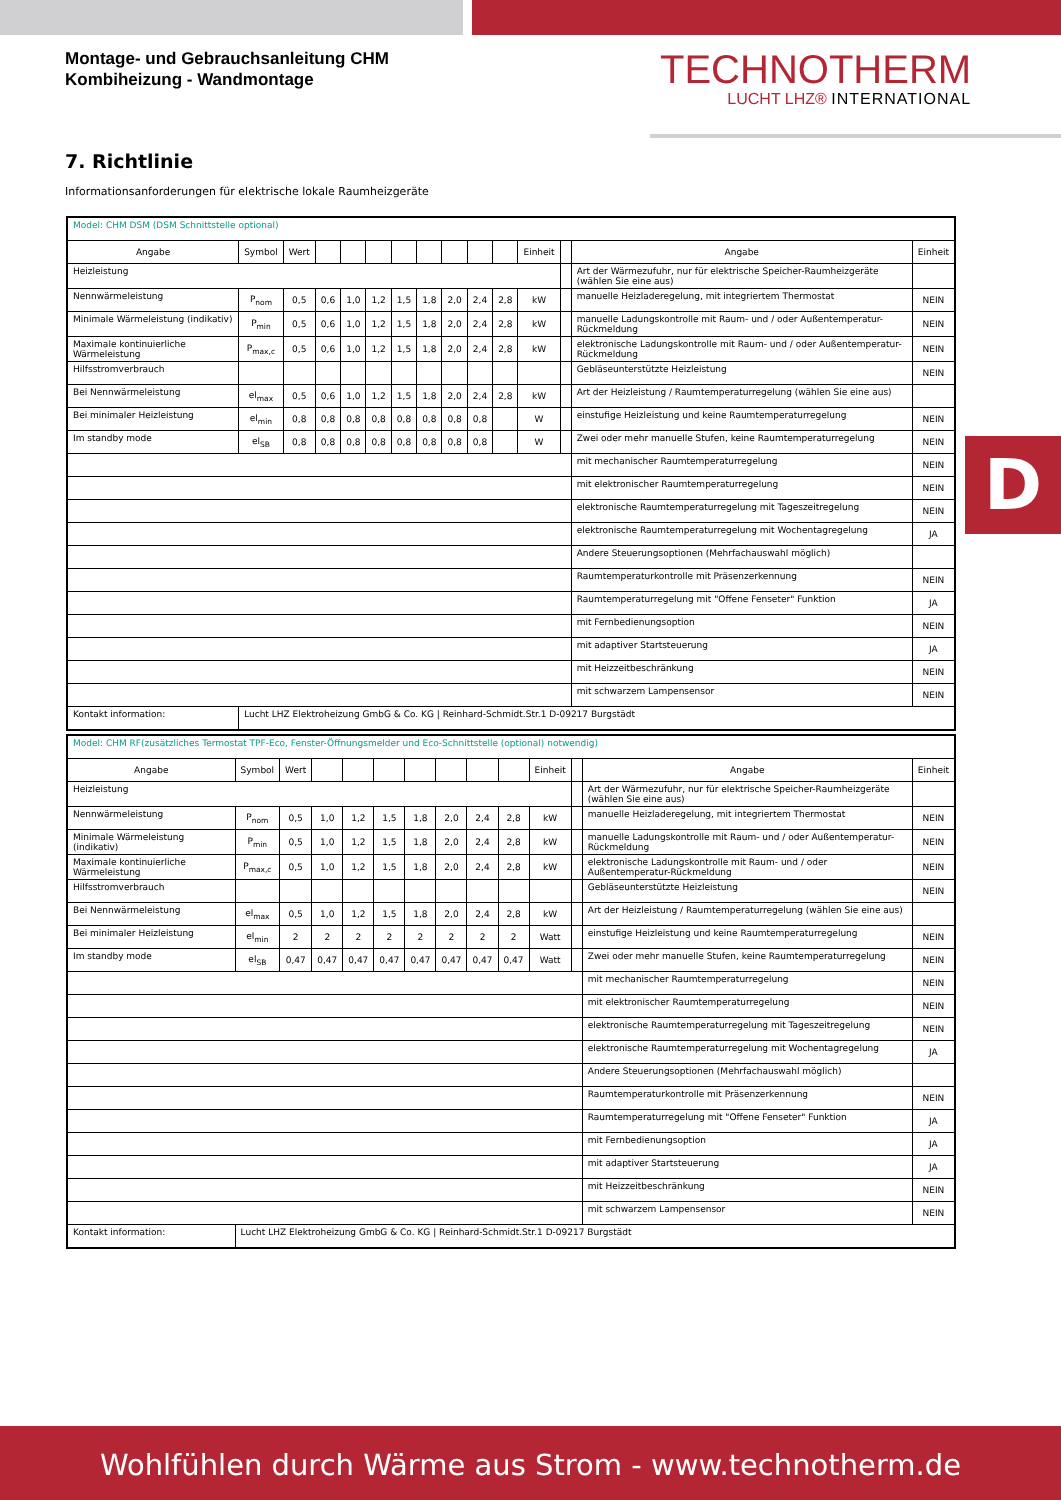Montage- und Gebrauchsanleitung CHM
Kombiheizung - Wandmontage
TECHNOTHERM
LUCHT LHZ® INTERNATIONAL
7. Richtlinie
Informationsanforderungen für elektrische lokale Raumheizgeräte
D
| Model: CHM DSM (DSM Schnittstelle optional) | | | | | | | | | | | | | | |
| Angabe | Symbol | Wert | | | | | | | | | Einheit | | Angabe | Einheit |
| Heizleistung | | | | | | | | | | | | | Art der Wärmezufuhr, nur für elektrische Speicher-Raumheizgeräte (wählen Sie eine aus) | |
| Nennwärmeleistung | P<sub>nom</sub> | 0,5 | 0,6 | 1,0 | 1,2 | 1,5 | 1,8 | 2,0 | 2,4 | 2,8 | kW | | manuelle Heizladeregelung, mit integriertem Thermostat | NEIN |
| Minimale Wärmeleistung (indikativ) | P<sub>min</sub> | 0,5 | 0,6 | 1,0 | 1,2 | 1,5 | 1,8 | 2,0 | 2,4 | 2,8 | kW | | manuelle Ladungskontrolle mit Raum- und / oder Außentemperatur-Rückmeldung | NEIN |
| Maximale kontinuierliche Wärmeleistung | P<sub>max,c</sub> | 0,5 | 0,6 | 1,0 | 1,2 | 1,5 | 1,8 | 2,0 | 2,4 | 2,8 | kW | | elektronische Ladungskontrolle mit Raum- und / oder Außentemperatur-Rückmeldung | NEIN |
| Hilfsstromverbrauch | | | | | | | | | | | | | Gebläseunterstützte Heizleistung | NEIN |
| Bei Nennwärmeleistung | el<sub>max</sub> | 0,5 | 0,6 | 1,0 | 1,2 | 1,5 | 1,8 | 2,0 | 2,4 | 2,8 | kW | | Art der Heizleistung / Raumtemperaturregelung (wählen Sie eine aus) | |
| Bei minimaler Heizleistung | el<sub>min</sub> | 0,8 | 0,8 | 0,8 | 0,8 | 0,8 | 0,8 | 0,8 | 0,8 | | W | | einstufige Heizleistung und keine Raumtemperaturregelung | NEIN |
| Im standby mode | el<sub>SB</sub> | 0,8 | 0,8 | 0,8 | 0,8 | 0,8 | 0,8 | 0,8 | 0,8 | | W | | Zwei oder mehr manuelle Stufen, keine Raumtemperaturregelung | NEIN |
| | | | | | | | | | | | | | mit mechanischer Raumtemperaturregelung | NEIN |
| | | | | | | | | | | | | | mit elektronischer Raumtemperaturregelung | NEIN |
| | | | | | | | | | | | | | elektronische Raumtemperaturregelung mit Tageszeitregelung | NEIN |
| | | | | | | | | | | | | | elektronische Raumtemperaturregelung mit Wochentagregelung | JA |
| | | | | | | | | | | | | | Andere Steuerungsoptionen (Mehrfachauswahl möglich) | |
| | | | | | | | | | | | | | Raumtemperaturkontrolle mit Präsenzerkennung | NEIN |
| | | | | | | | | | | | | | Raumtemperaturregelung mit "Offene Fenseter" Funktion | JA |
| | | | | | | | | | | | | | mit Fernbedienungsoption | NEIN |
| | | | | | | | | | | | | | mit adaptiver Startsteuerung | JA |
| | | | | | | | | | | | | | mit Heizzeitbeschränkung | NEIN |
| | | | | | | | | | | | | | mit schwarzem Lampensensor | NEIN |
| Kontakt information: | Lucht LHZ Elektroheizung GmbG & Co. KG / Reinhard-Schmidt.Str.1 D-09217 Burgstädt | | | | | | | | | | | | | |
| Model: CHM RF(zusätzliches Termostat TPF-Eco, Fenster-Öffnungsmelder und Eco-Schnittstelle (optional) notwendig) | | | | | | | | | | | | | |
| Angabe | Symbol | Wert | | | | | | | | Einheit | | Angabe | Einheit |
| Heizleistung | | | | | | | | | | | | Art der Wärmezufuhr, nur für elektrische Speicher-Raumheizgeräte (wählen Sie eine aus) | |
| Nennwärmeleistung | P<sub>nom</sub> | 0,5 | 1,0 | 1,2 | 1,5 | 1,8 | 2,0 | 2,4 | 2,8 | kW | | manuelle Heizladeregelung, mit integriertem Thermostat | NEIN |
| Minimale Wärmeleistung (indikativ) | P<sub>min</sub> | 0,5 | 1,0 | 1,2 | 1,5 | 1,8 | 2,0 | 2,4 | 2,8 | kW | | manuelle Ladungskontrolle mit Raum- und / oder Außentemperatur-Rückmeldung | NEIN |
| Maximale kontinuierliche Wärmeleistung | P<sub>max,c</sub> | 0,5 | 1,0 | 1,2 | 1,5 | 1,8 | 2,0 | 2,4 | 2,8 | kW | | elektronische Ladungskontrolle mit Raum- und / oder Außentemperatur-Rückmeldung | NEIN |
| Hilfsstromverbrauch | | | | | | | | | | | | Gebläseunterstützte Heizleistung | NEIN |
| Bei Nennwärmeleistung | el<sub>max</sub> | 0,5 | 1,0 | 1,2 | 1,5 | 1,8 | 2,0 | 2,4 | 2,8 | kW | | Art der Heizleistung / Raumtemperaturregelung (wählen Sie eine aus) | |
| Bei minimaler Heizleistung | el<sub>min</sub> | 2 | 2 | 2 | 2 | 2 | 2 | 2 | 2 | Watt | | einstufige Heizleistung und keine Raumtemperaturregelung | NEIN |
| Im standby mode | el<sub>SB</sub> | 0,47 | 0,47 | 0,47 | 0,47 | 0,47 | 0,47 | 0,47 | 0,47 | Watt | | Zwei oder mehr manuelle Stufen, keine Raumtemperaturregelung | NEIN |
| | | | | | | | | | | | | mit mechanischer Raumtemperaturregelung | NEIN |
| | | | | | | | | | | | | mit elektronischer Raumtemperaturregelung | NEIN |
| | | | | | | | | | | | | elektronische Raumtemperaturregelung mit Tageszeitregelung | NEIN |
| | | | | | | | | | | | | elektronische Raumtemperaturregelung mit Wochentagregelung | JA |
| | | | | | | | | | | | | Andere Steuerungsoptionen (Mehrfachauswahl möglich) | |
| | | | | | | | | | | | | Raumtemperaturkontrolle mit Präsenzerkennung | NEIN |
| | | | | | | | | | | | | Raumtemperaturregelung mit "Offene Fenseter" Funktion | JA |
| | | | | | | | | | | | | mit Fernbedienungsoption | JA |
| | | | | | | | | | | | | mit adaptiver Startsteuerung | JA |
| | | | | | | | | | | | | mit Heizzeitbeschränkung | NEIN |
| | | | | | | | | | | | | mit schwarzem Lampensensor | NEIN |
| Kontakt information: | Lucht LHZ Elektroheizung GmbG & Co. KG / Reinhard-Schmidt.Str.1 D-09217 Burgstädt | | | | | | | | | | | | |
Wohlfühlen durch Wärme aus Strom - www.technotherm.de